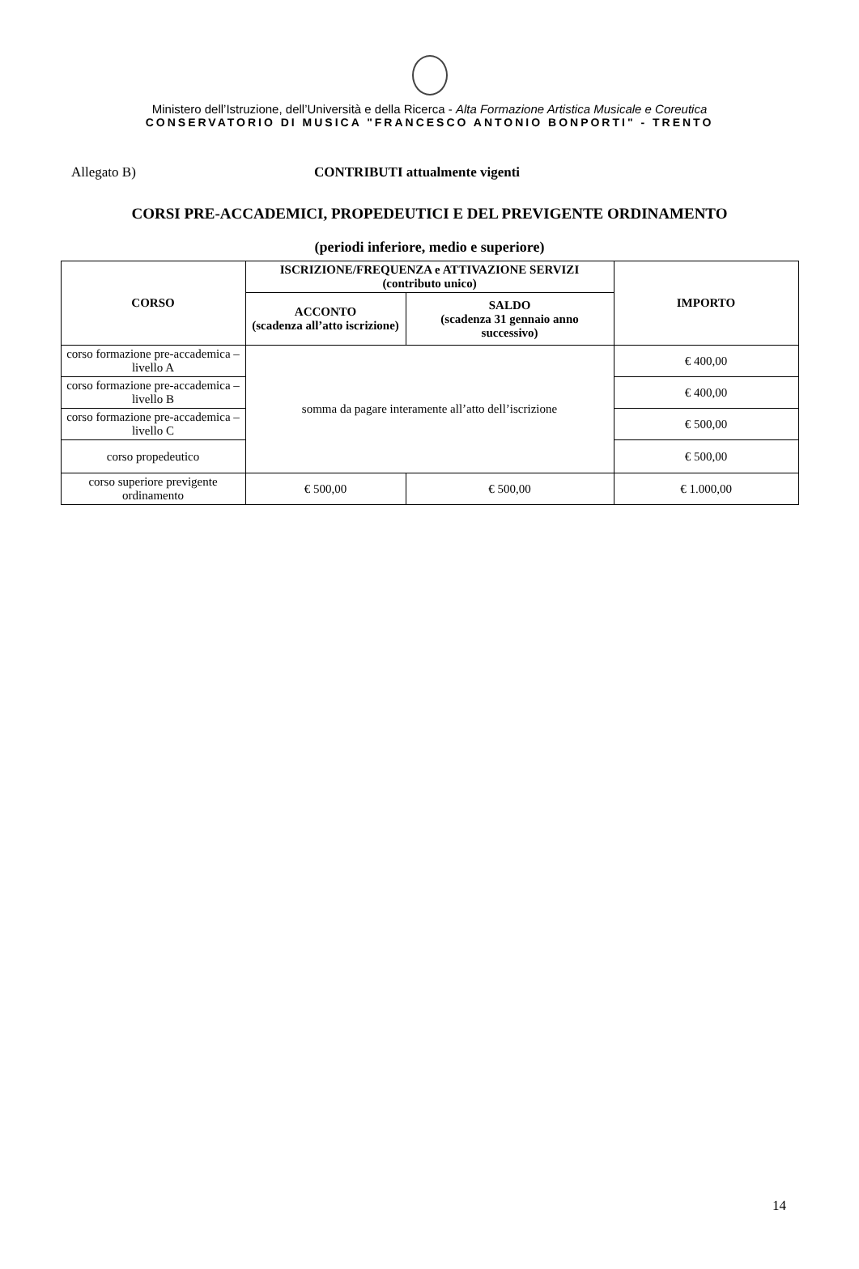Ministero dell’Istruzione, dell’Università e della Ricerca - Alta Formazione Artistica Musicale e Coreutica
CONSERVATORIO DI MUSICA "FRANCESCO ANTONIO BONPORTI" - TRENTO
Allegato B) CONTRIBUTI attualmente vigenti
CORSI PRE-ACCADEMICI, PROPEDEUTICI E DEL PREVIGENTE ORDINAMENTO
(periodi inferiore, medio e superiore)
| CORSO | ISCRIZIONE/FREQUENZA e ATTIVAZIONE SERVIZI (contributo unico) | | IMPORTO |
| --- | --- | --- | --- |
| | ACCONTO (scadenza all’atto iscrizione) | SALDO (scadenza 31 gennaio anno successivo) | |
| corso formazione pre-accademica – livello A | somma da pagare interamente all’atto dell’iscrizione | | € 400,00 |
| corso formazione pre-accademica – livello B | | | € 400,00 |
| corso formazione pre-accademica – livello C | | | € 500,00 |
| corso propedeutico | | | € 500,00 |
| corso superiore previgente ordinamento | € 500,00 | € 500,00 | € 1.000,00 |
14